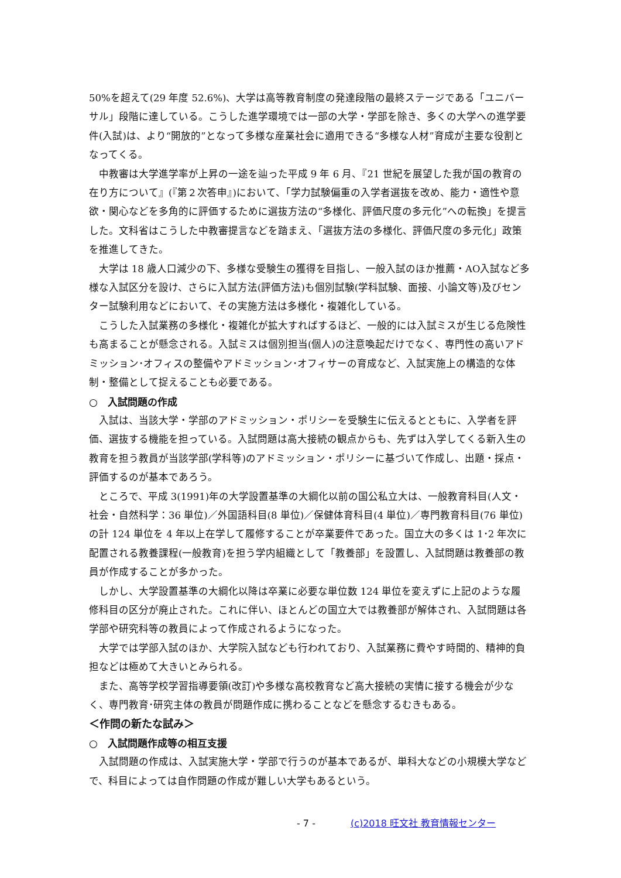50%を超えて(29 年度 52.6%)、大学は高等教育制度の発達段階の最終ステージである「ユニバーサル」段階に達している。こうした進学環境では一部の大学・学部を除き、多くの大学への進学要件(入試)は、より“開放的”となって多様な産業社会に適用できる“多様な人材”育成が主要な役割となってくる。
中教審は大学進学率が上昇の一途を辿った平成 9 年 6 月、『21 世紀を展望した我が国の教育の在り方について』(『第２次答申』)において、「学力試験偏重の入学者選抜を改め、能力・適性や意欲・関心などを多角的に評価するために選抜方法の“多様化、評価尺度の多元化”への転換」を提言した。文科省はこうした中教審提言などを踏まえ、「選抜方法の多様化、評価尺度の多元化」政策を推進してきた。
大学は 18 歳人口減少の下、多様な受験生の獲得を目指し、一般入試のほか推薦・AO入試など多様な入試区分を設け、さらに入試方法(評価方法)も個別試験(学科試験、面接、小論文等)及びセンター試験利用などにおいて、その実施方法は多様化・複雑化している。
こうした入試業務の多様化・複雑化が拡大すればするほど、一般的には入試ミスが生じる危険性も高まることが懸念される。入試ミスは個別担当(個人)の注意喚起だけでなく、専門性の高いアドミッション･オフィスの整備やアドミッション･オフィサーの育成など、入試実施上の構造的な体制・整備として捉えることも必要である。
○　入試問題の作成
入試は、当該大学・学部のアドミッション・ポリシーを受験生に伝えるとともに、入学者を評価、選抜する機能を担っている。入試問題は高大接続の観点からも、先ずは入学してくる新入生の教育を担う教員が当該学部(学科等)のアドミッション・ポリシーに基づいて作成し、出題・採点・評価するのが基本であろう。
ところで、平成 3(1991)年の大学設置基準の大綱化以前の国公私立大は、一般教育科目(人文・社会・自然科学：36 単位)／外国語科目(8 単位)／保健体育科目(4 単位)／専門教育科目(76 単位)の計 124 単位を 4 年以上在学して履修することが卒業要件であった。国立大の多くは 1･2 年次に配置される教養課程(一般教育)を担う学内組織として「教養部」を設置し、入試問題は教養部の教員が作成することが多かった。
しかし、大学設置基準の大綱化以降は卒業に必要な単位数 124 単位を変えずに上記のような履修科目の区分が廃止された。これに伴い、ほとんどの国立大では教養部が解体され、入試問題は各学部や研究科等の教員によって作成されるようになった。
大学では学部入試のほか、大学院入試なども行われており、入試業務に費やす時間的、精神的負担などは極めて大きいとみられる。
また、高等学校学習指導要領(改訂)や多様な高校教育など高大接続の実情に接する機会が少なく、専門教育･研究主体の教員が問題作成に携わることなどを懸念するむきもある。
＜作問の新たな試み＞
○　入試問題作成等の相互支援
入試問題の作成は、入試実施大学・学部で行うのが基本であるが、単科大などの小規模大学などで、科目によっては自作問題の作成が難しい大学もあるという。
- 7 - (c)2018 旺文社 教育情報センター